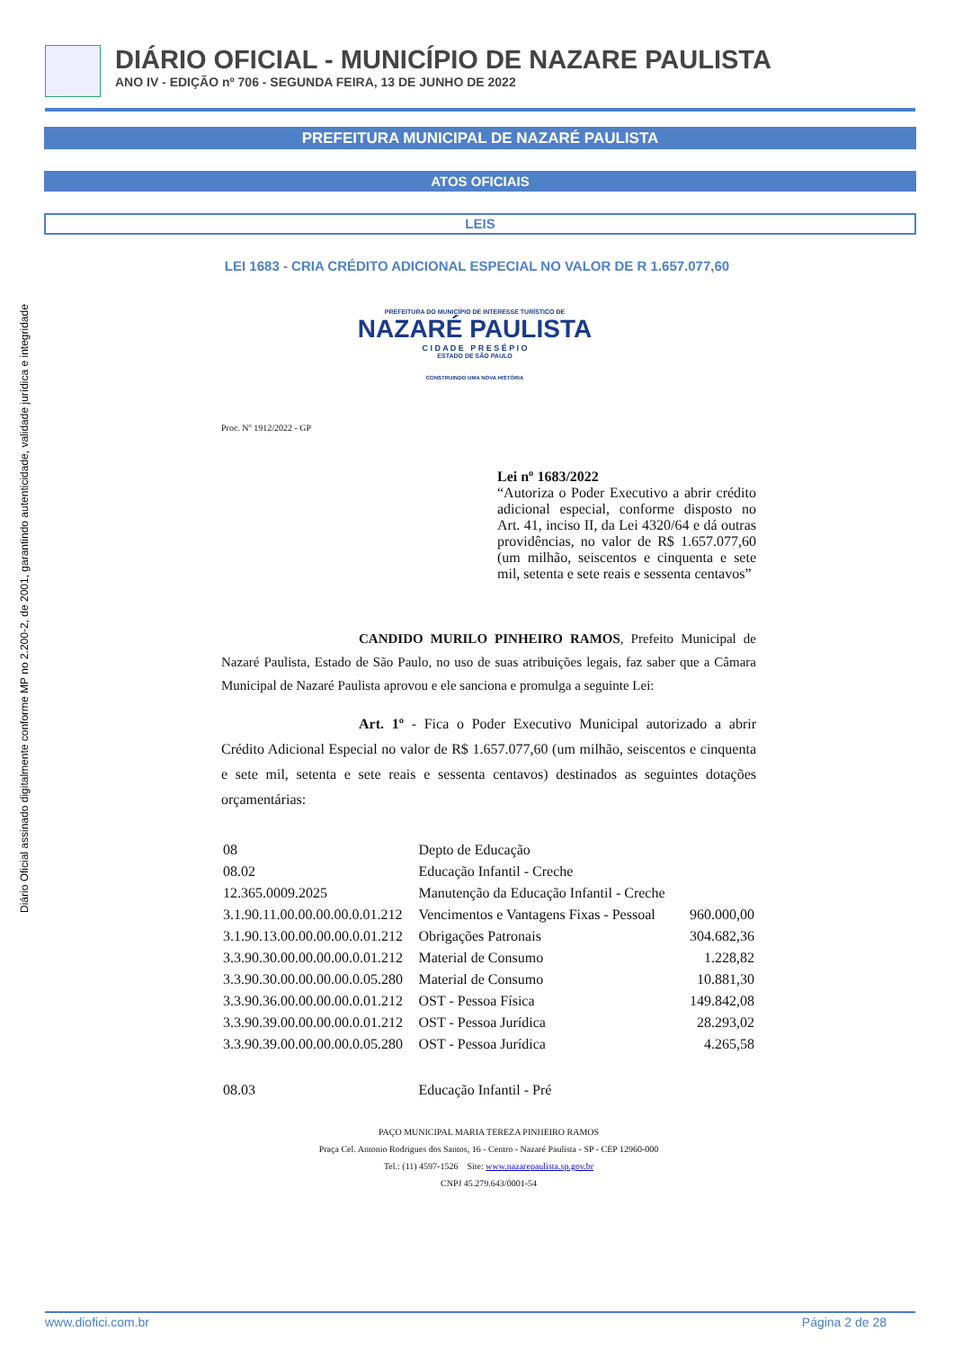DIÁRIO OFICIAL - MUNICÍPIO DE NAZARE PAULISTA
ANO IV - EDIÇÃO nº 706 - SEGUNDA FEIRA, 13 DE JUNHO DE 2022
PREFEITURA MUNICIPAL DE NAZARÉ PAULISTA
ATOS OFICIAIS
LEIS
Diário Oficial assinado digitalmente conforme MP no 2.200-2, de 2001, garantindo autenticidade, validade jurídica e integridade
LEI 1683 - CRIA CRÉDITO ADICIONAL ESPECIAL NO VALOR DE R 1.657.077,60
PREFEITURA DO MUNICÍPIO DE INTERESSE TURÍSTICO DE
NAZARÉ PAULISTA
C I D A D E P R E S É P I O
ESTADO DE SÃO PAULO
CONSTRUINDO UMA NOVA HISTÓRIA
Proc. Nº 1912/2022 - GP
Lei nº 1683/2022
“Autoriza o Poder Executivo a abrir crédito adicional especial, conforme disposto no Art. 41, inciso II, da Lei 4320/64 e dá outras providências, no valor de R$ 1.657.077,60 (um milhão, seiscentos e cinquenta e sete mil, setenta e sete reais e sessenta centavos”
CANDIDO MURILO PINHEIRO RAMOS, Prefeito Municipal de Nazaré Paulista, Estado de São Paulo, no uso de suas atribuições legais, faz saber que a Câmara Municipal de Nazaré Paulista aprovou e ele sanciona e promulga a seguinte Lei:
Art. 1º - Fica o Poder Executivo Municipal autorizado a abrir Crédito Adicional Especial no valor de R$ 1.657.077,60 (um milhão, seiscentos e cinquenta e sete mil, setenta e sete reais e sessenta centavos) destinados as seguintes dotações orçamentárias:
| 08 | Depto de Educação | |
| 08.02 | Educação Infantil - Creche | |
| 12.365.0009.2025 | Manutenção da Educação Infantil - Creche | |
| 3.1.90.11.00.00.00.00.0.01.212 | Vencimentos e Vantagens Fixas - Pessoal | 960.000,00 |
| 3.1.90.13.00.00.00.00.0.01.212 | Obrigações Patronais | 304.682,36 |
| 3.3.90.30.00.00.00.00.0.01.212 | Material de Consumo | 1.228,82 |
| 3.3.90.30.00.00.00.00.0.05.280 | Material de Consumo | 10.881,30 |
| 3.3.90.36.00.00.00.00.0.01.212 | OST - Pessoa Física | 149.842,08 |
| 3.3.90.39.00.00.00.00.0.01.212 | OST - Pessoa Jurídica | 28.293,02 |
| 3.3.90.39.00.00.00.00.0.05.280 | OST - Pessoa Jurídica | 4.265,58 |
| 08.03 | Educação Infantil - Pré | |
PAÇO MUNICIPAL MARIA TEREZA PINHEIRO RAMOS
Praça Cel. Antonio Rodrigues dos Santos, 16 - Centro - Nazaré Paulista - SP - CEP 12960-000
Tel.: (11) 4597-1526 Site: www.nazarepaulista.sp.gov.br
CNPJ 45.279.643/0001-54
www.diofici.com.br Página 2 de 28